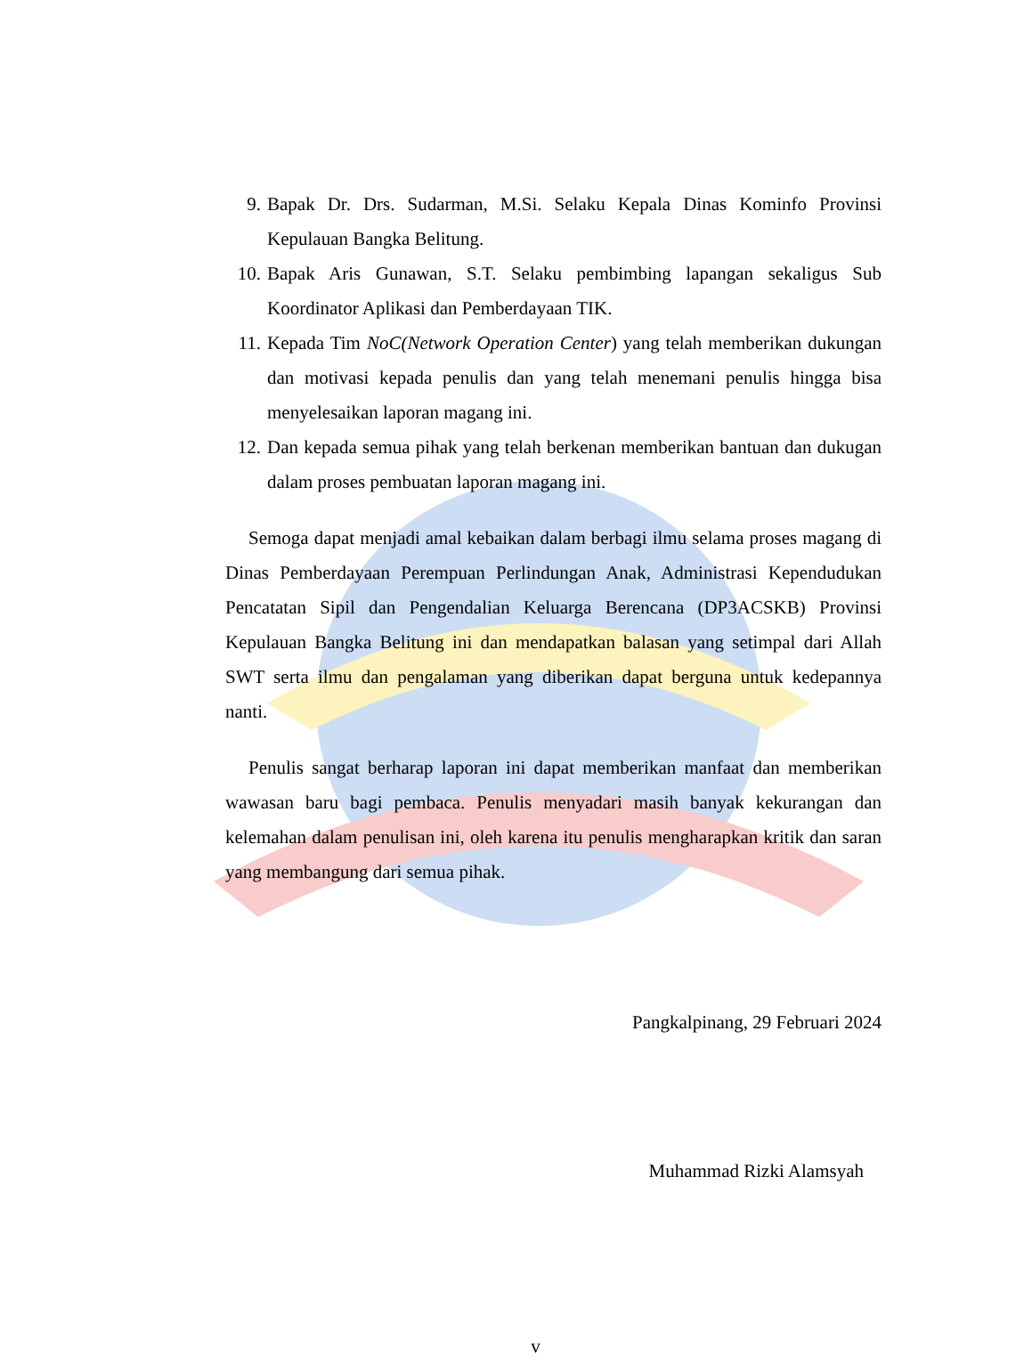9. Bapak Dr. Drs. Sudarman, M.Si. Selaku Kepala Dinas Kominfo Provinsi Kepulauan Bangka Belitung.
10. Bapak Aris Gunawan, S.T. Selaku pembimbing lapangan sekaligus Sub Koordinator Aplikasi dan Pemberdayaan TIK.
11. Kepada Tim NoC(Network Operation Center) yang telah memberikan dukungan dan motivasi kepada penulis dan yang telah menemani penulis hingga bisa menyelesaikan laporan magang ini.
12. Dan kepada semua pihak yang telah berkenan memberikan bantuan dan dukugan dalam proses pembuatan laporan magang ini.
Semoga dapat menjadi amal kebaikan dalam berbagi ilmu selama proses magang di Dinas Pemberdayaan Perempuan Perlindungan Anak, Administrasi Kependudukan Pencatatan Sipil dan Pengendalian Keluarga Berencana (DP3ACSKB) Provinsi Kepulauan Bangka Belitung ini dan mendapatkan balasan yang setimpal dari Allah SWT serta ilmu dan pengalaman yang diberikan dapat berguna untuk kedepannya nanti.
Penulis sangat berharap laporan ini dapat memberikan manfaat dan memberikan wawasan baru bagi pembaca. Penulis menyadari masih banyak kekurangan dan kelemahan dalam penulisan ini, oleh karena itu penulis mengharapkan kritik dan saran yang membangung dari semua pihak.
Pangkalpinang, 29 Februari 2024
Muhammad Rizki Alamsyah
v